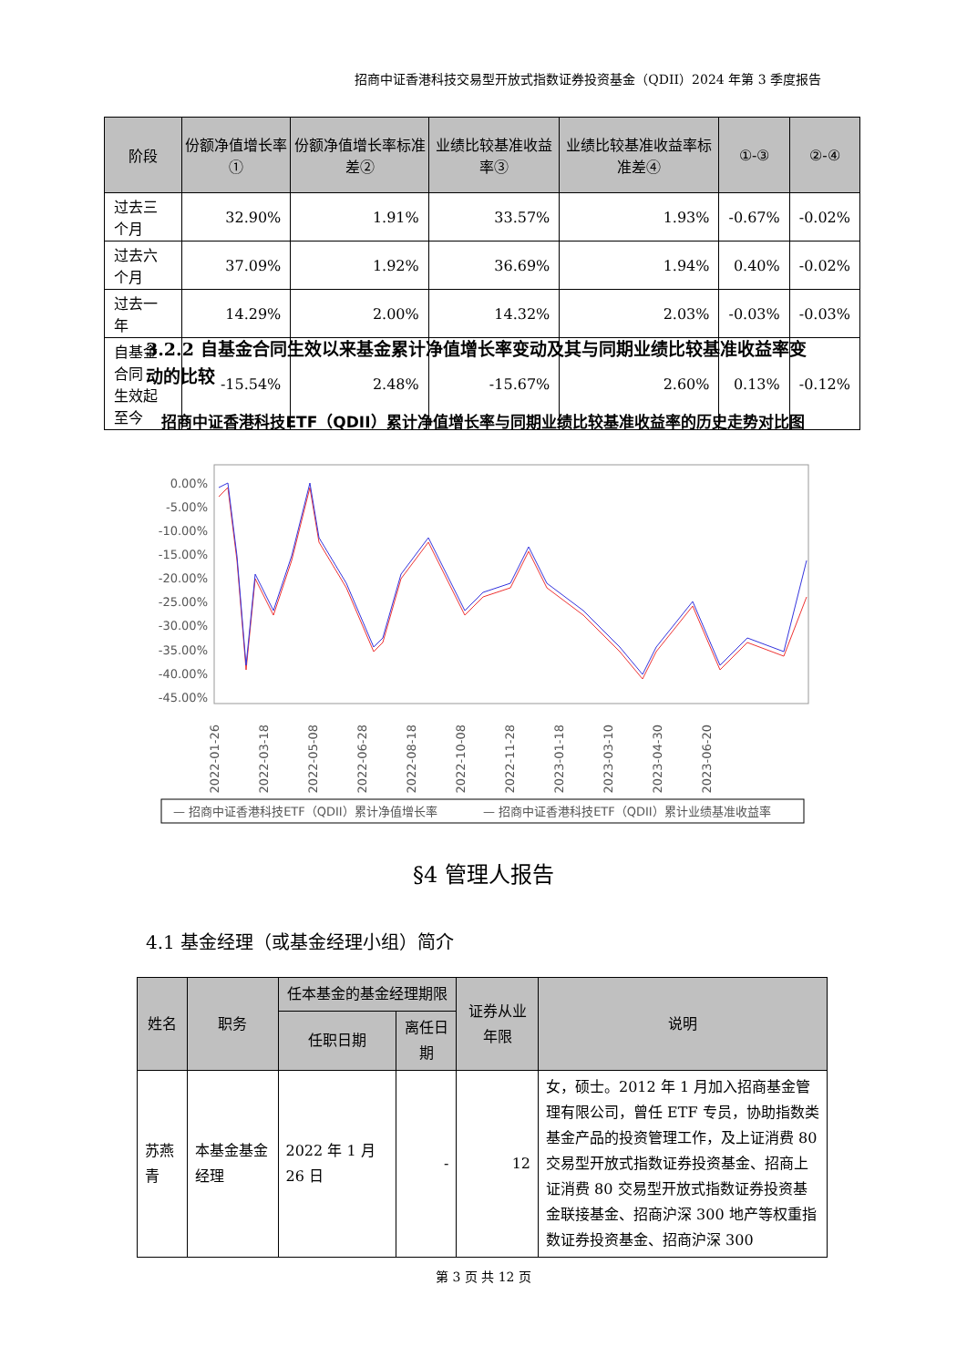招商中证香港科技交易型开放式指数证券投资基金（QDII）2024 年第 3 季度报告
| 阶段 | 份额净值增长率① | 份额净值增长率标准差② | 业绩比较基准收益率③ | 业绩比较基准收益率标准差④ | ①-③ | ②-④ |
| --- | --- | --- | --- | --- | --- | --- |
| 过去三个月 | 32.90% | 1.91% | 33.57% | 1.93% | -0.67% | -0.02% |
| 过去六个月 | 37.09% | 1.92% | 36.69% | 1.94% | 0.40% | -0.02% |
| 过去一年 | 14.29% | 2.00% | 14.32% | 2.03% | -0.03% | -0.03% |
| 自基金合同 生效起至今 | -15.54% | 2.48% | -15.67% | 2.60% | 0.13% | -0.12% |
3.2.2 自基金合同生效以来基金累计净值增长率变动及其与同期业绩比较基准收益率变动的比较
招商中证香港科技ETF（QDII）累计净值增长率与同期业绩比较基准收益率的历史走势对比图
0.00%
-5.00%
-10.00%
-15.00%
-20.00%
-25.00%
-30.00%
-35.00%
-40.00%
-45.00%
2022-01-26
2022-03-18
2022-05-08
2022-06-28
2022-08-18
2022-10-08
2022-11-28
2023-01-18
2023-03-10
2023-04-30
2023-06-20
— 招商中证香港科技ETF（QDII）累计净值增长率
— 招商中证香港科技ETF（QDII）累计业绩基准收益率
§4 管理人报告
4.1 基金经理（或基金经理小组）简介
| 姓名 | 职务 | 任本基金的基金经理期限 | | 证券从业年限 | 说明 |
| --- | --- | --- | --- | --- | --- |
| | | 任职日期 | 离任日期 | | |
| 苏燕青 | 本基金基金经理 | 2022 年 1 月 26 日 | - | 12 | 女，硕士。2012 年 1 月加入招商基金管理有限公司，曾任 ETF 专员，协助指数类基金产品的投资管理工作，及上证消费 80 交易型开放式指数证券投资基金、招商上证消费 80 交易型开放式指数证券投资基金联接基金、招商沪深 300 地产等权重指数证券投资基金、招商沪深 300 |
第 3 页 共 12 页